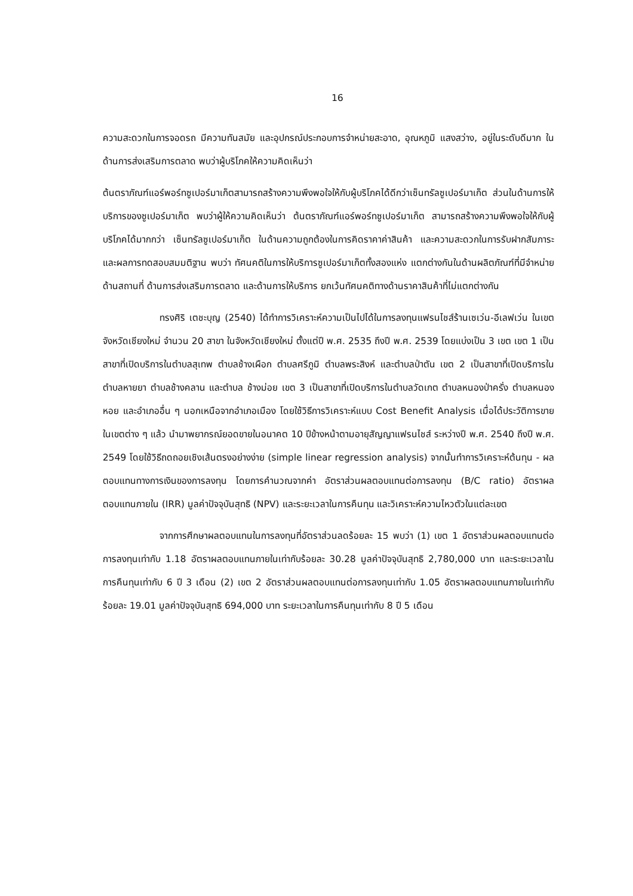16
ความสะดวกในการจอดรถ มีความทันสมัย และอุปกรณ์ประกอบการจำหน่ายสะอาด, อุณหภูมิ แสงสว่าง, อยู่ในระดับดีมาก ในด้านการส่งเสริมการตลาด พบว่าผู้บริโภคให้ความคิดเห็นว่า
ต้นตราภัณฑ์แอร์พอร์ทซูเปอร์มาเก็ตสามารถสร้างความพึงพอใจให้กับผู้บริโภคได้ดีกว่าเซ็นทรัลซูเปอร์มาเก็ต ส่วนในด้านการให้บริการของซูเปอร์มาเก็ต พบว่าผู้ให้ความคิดเห็นว่า ต้นตราภัณฑ์แอร์พอร์ทซูเปอร์มาเก็ต สามารถสร้างความพึงพอใจให้กับผู้บริโภคได้มากกว่า เซ็นทรัลซูเปอร์มาเก็ต ในด้านความถูกต้องในการคิดราคาค่าสินค้า และความสะดวกในการรับฝากสัมภาระ และผลการทดสอบสมมติฐาน พบว่า ทัศนคติในการให้บริการซูเปอร์มาเก็ตทั้งสองแห่ง แตกต่างกันในด้านผลิตภัณฑ์ที่มีจำหน่าย ด้านสถานที่ ด้านการส่งเสริมการตลาด และด้านการให้บริการ ยกเว้นทัศนคติทางด้านราคาสินค้าที่ไม่แตกต่างกัน
ทรงศิริ เตชะบุญ (2540) ได้ทำการวิเคราะห์ความเป็นไปได้ในการลงทุนแฟรนไชส์ร้านเซเว่น-อีเลฟเว่น ในเขตจังหวัดเชียงใหม่ จำนวน 20 สาขา ในจังหวัดเชียงใหม่ ตั้งแต่ปี พ.ศ. 2535 ถึงปี พ.ศ. 2539 โดยแบ่งเป็น 3 เขต เขต 1 เป็นสาขาที่เปิดบริการในตำบลสุเทพ ตำบลช้างเผือก ตำบลศรีภูมิ ตำบลพระสิงห์ และตำบลป่าตัน เขต 2 เป็นสาขาที่เปิดบริการในตำบลหายยา ตำบลช้างคลาน และตำบล ช้างม่อย เขต 3 เป็นสาขาที่เปิดบริการในตำบลวัดเกต ตำบลหนองป่าครั่ง ตำบลหนองหอย และอำเภออื่น ๆ นอกเหนือจากอำเภอเมือง โดยใช้วิธีการวิเคราะห์แบบ Cost Benefit Analysis เมื่อได้ประวัติการขายในเขตต่าง ๆ แล้ว นำมาพยากรณ์ยอดขายในอนาคต 10 ปีข้างหน้าตามอายุสัญญาแฟรนไชส์ ระหว่างปี พ.ศ. 2540 ถึงปี พ.ศ. 2549 โดยใช้วิธีถดถอยเชิงเส้นตรงอย่างง่าย (simple linear regression analysis) จากนั้นทำการวิเคราะห์ต้นทุน - ผลตอบแทนทางการเงินของการลงทุน โดยการคำนวณจากค่า อัตราส่วนผลตอบแทนต่อการลงทุน (B/C ratio) อัตราผลตอบแทนภายใน (IRR) มูลค่าปัจจุบันสุทธิ (NPV) และระยะเวลาในการคืนทุน และวิเคราะห์ความไหวตัวในแต่ละเขต
จากการศึกษาผลตอบแทนในการลงทุนที่อัตราส่วนลดร้อยละ 15 พบว่า (1) เขต 1 อัตราส่วนผลตอบแทนต่อการลงทุนเท่ากับ 1.18 อัตราผลตอบแทนภายในเท่ากับร้อยละ 30.28 มูลค่าปัจจุบันสุทธิ 2,780,000 บาท และระยะเวลาในการคืนทุนเท่ากับ 6 ปี 3 เดือน (2) เขต 2 อัตราส่วนผลตอบแทนต่อการลงทุนเท่ากับ 1.05 อัตราผลตอบแทนภายในเท่ากับร้อยละ 19.01 มูลค่าปัจจุบันสุทธิ 694,000 บาท ระยะเวลาในการคืนทุนเท่ากับ 8 ปี 5 เดือน